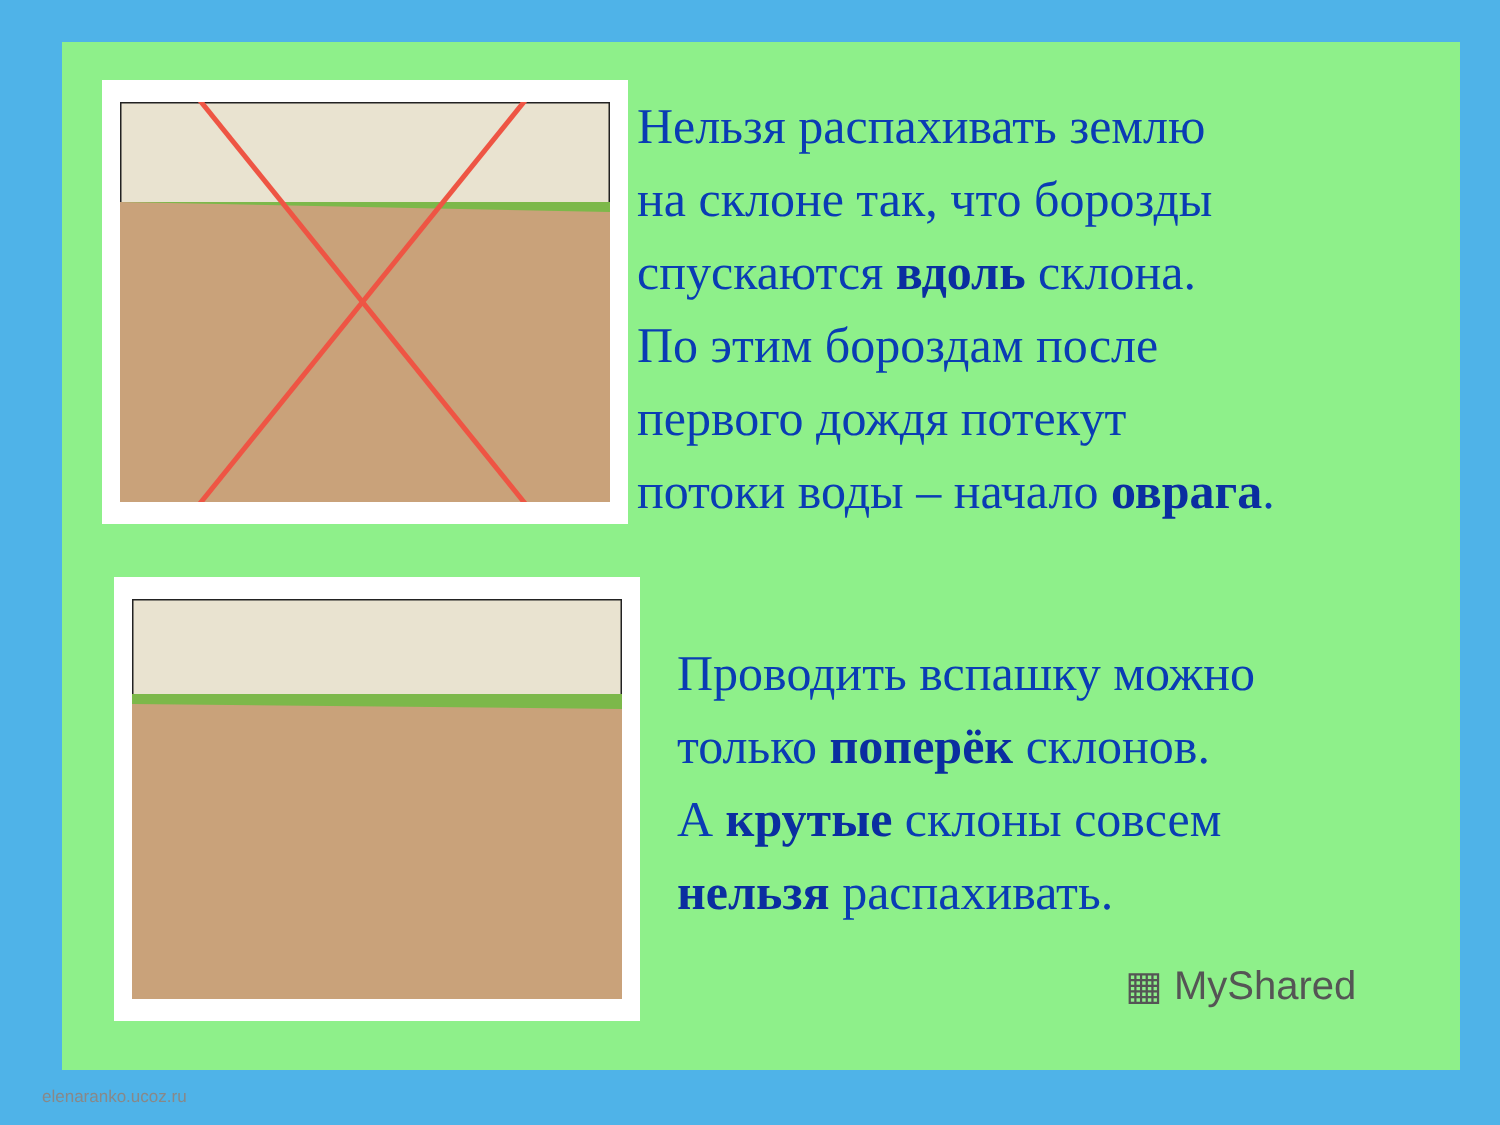Нельзя распахивать землю
на склоне так, что борозды
спускаются вдоль склона.
По этим бороздам после
первого дождя потекут
потоки воды – начало оврага.
Проводить вспашку можно
только поперёк склонов.
А крутые склоны совсем
нельзя распахивать.
▦ MyShared
elenaranko.ucoz.ru